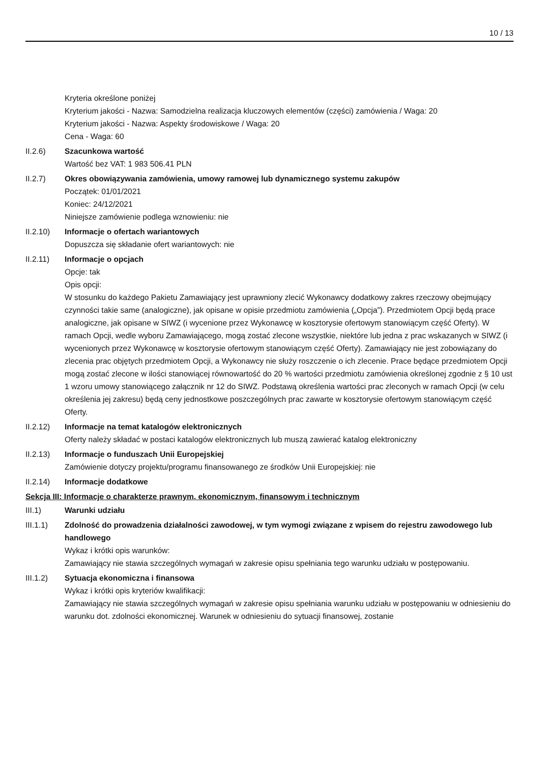10 / 13
Kryteria określone poniżej
Kryterium jakości - Nazwa: Samodzielna realizacja kluczowych elementów (części) zamówienia / Waga: 20
Kryterium jakości - Nazwa: Aspekty środowiskowe / Waga: 20
Cena - Waga: 60
II.2.6) Szacunkowa wartość
Wartość bez VAT: 1 983 506.41 PLN
II.2.7) Okres obowiązywania zamówienia, umowy ramowej lub dynamicznego systemu zakupów
Początek: 01/01/2021
Koniec: 24/12/2021
Niniejsze zamówienie podlega wznowieniu: nie
II.2.10) Informacje o ofertach wariantowych
Dopuszcza się składanie ofert wariantowych: nie
II.2.11) Informacje o opcjach
Opcje: tak
Opis opcji:
W stosunku do każdego Pakietu Zamawiający jest uprawniony zlecić Wykonawcy dodatkowy zakres rzeczowy obejmujący czynności takie same (analogiczne), jak opisane w opisie przedmiotu zamówienia („Opcja”). Przedmiotem Opcji będą prace analogiczne, jak opisane w SIWZ (i wycenione przez Wykonawcę w kosztorysie ofertowym stanowiącym część Oferty). W ramach Opcji, wedle wyboru Zamawiającego, mogą zostać zlecone wszystkie, niektóre lub jedna z prac wskazanych w SIWZ (i wycenionych przez Wykonawcę w kosztorysie ofertowym stanowiącym część Oferty). Zamawiający nie jest zobowiązany do zlecenia prac objętych przedmiotem Opcji, a Wykonawcy nie służy roszczenie o ich zlecenie. Prace będące przedmiotem Opcji mogą zostać zlecone w ilości stanowiącej równowartość do 20 % wartości przedmiotu zamówienia określonej zgodnie z § 10 ust 1 wzoru umowy stanowiącego załącznik nr 12 do SIWZ. Podstawą określenia wartości prac zleconych w ramach Opcji (w celu określenia jej zakresu) będą ceny jednostkowe poszczególnych prac zawarte w kosztorysie ofertowym stanowiącym część Oferty.
II.2.12) Informacje na temat katalogów elektronicznych
Oferty należy składać w postaci katalogów elektronicznych lub muszą zawierać katalog elektroniczny
II.2.13) Informacje o funduszach Unii Europejskiej
Zamówienie dotyczy projektu/programu finansowanego ze środków Unii Europejskiej: nie
II.2.14) Informacje dodatkowe
Sekcja III: Informacje o charakterze prawnym, ekonomicznym, finansowym i technicznym
III.1) Warunki udziału
III.1.1) Zdolność do prowadzenia działalności zawodowej, w tym wymogi związane z wpisem do rejestru zawodowego lub handlowego
Wykaz i krótki opis warunków:
Zamawiający nie stawia szczególnych wymagań w zakresie opisu spełniania tego warunku udziału w postępowaniu.
III.1.2) Sytuacja ekonomiczna i finansowa
Wykaz i krótki opis kryteriów kwalifikacji:
Zamawiający nie stawia szczególnych wymagań w zakresie opisu spełniania warunku udziału w postępowaniu w odniesieniu do warunku dot. zdolności ekonomicznej. Warunek w odniesieniu do sytuacji finansowej, zostanie